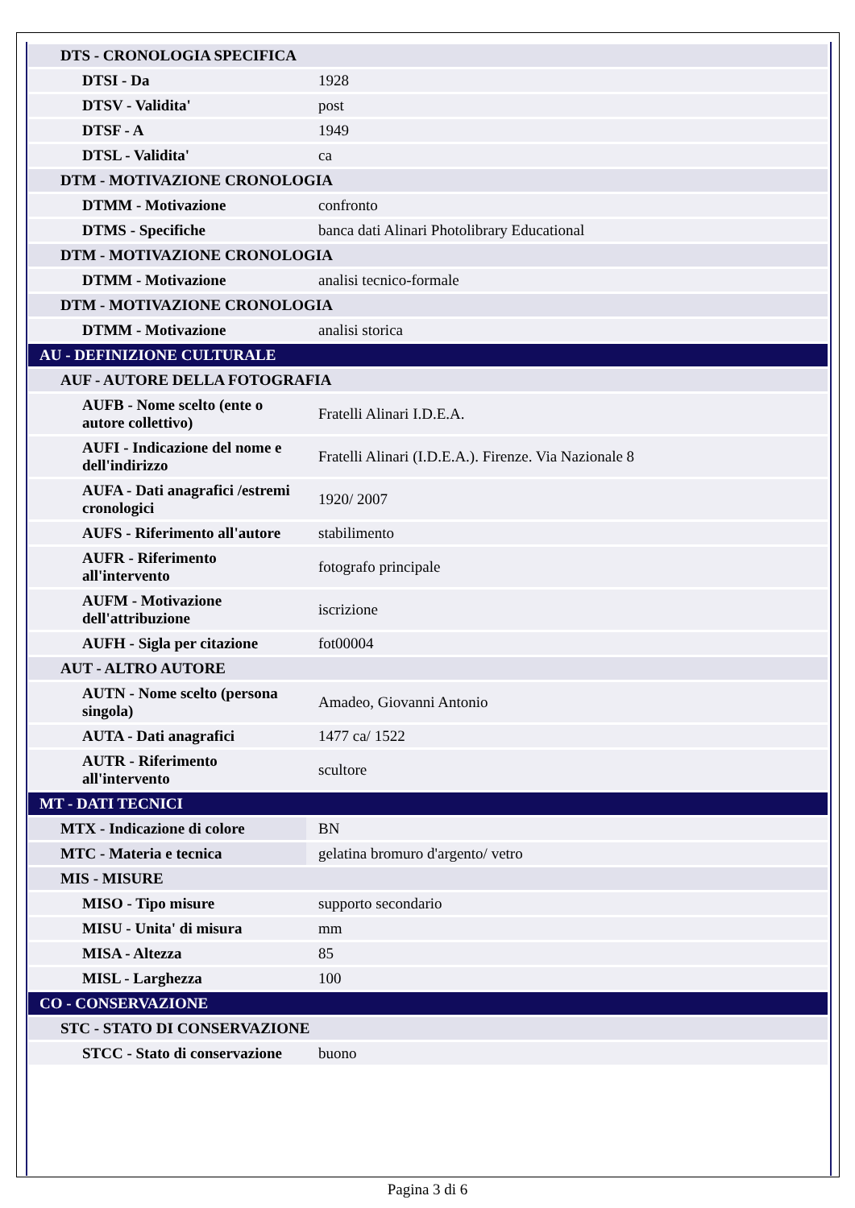| DTS - CRONOLOGIA SPECIFICA | |
| DTSI - Da | 1928 |
| DTSV - Validita' | post |
| DTSF - A | 1949 |
| DTSL - Validita' | ca |
| DTM - MOTIVAZIONE CRONOLOGIA | |
| DTMM - Motivazione | confronto |
| DTMS - Specifiche | banca dati Alinari Photolibrary Educational |
| DTM - MOTIVAZIONE CRONOLOGIA | |
| DTMM - Motivazione | analisi tecnico-formale |
| DTM - MOTIVAZIONE CRONOLOGIA | |
| DTMM - Motivazione | analisi storica |
| AU - DEFINIZIONE CULTURALE | |
| AUF - AUTORE DELLA FOTOGRAFIA | |
| AUFB - Nome scelto (ente o autore collettivo) | Fratelli Alinari I.D.E.A. |
| AUFI - Indicazione del nome e dell'indirizzo | Fratelli Alinari (I.D.E.A.). Firenze. Via Nazionale 8 |
| AUFA - Dati anagrafici /estremi cronologici | 1920/ 2007 |
| AUFS - Riferimento all'autore | stabilimento |
| AUFR - Riferimento all'intervento | fotografo principale |
| AUFM - Motivazione dell'attribuzione | iscrizione |
| AUFH - Sigla per citazione | fot00004 |
| AUT - ALTRO AUTORE | |
| AUTN - Nome scelto (persona singola) | Amadeo, Giovanni Antonio |
| AUTA - Dati anagrafici | 1477 ca/ 1522 |
| AUTR - Riferimento all'intervento | scultore |
| MT - DATI TECNICI | |
| MTX - Indicazione di colore | BN |
| MTC - Materia e tecnica | gelatina bromuro d'argento/ vetro |
| MIS - MISURE | |
| MISO - Tipo misure | supporto secondario |
| MISU - Unita' di misura | mm |
| MISA - Altezza | 85 |
| MISL - Larghezza | 100 |
| CO - CONSERVAZIONE | |
| STC - STATO DI CONSERVAZIONE | |
| STCC - Stato di conservazione | buono |
Pagina 3 di 6